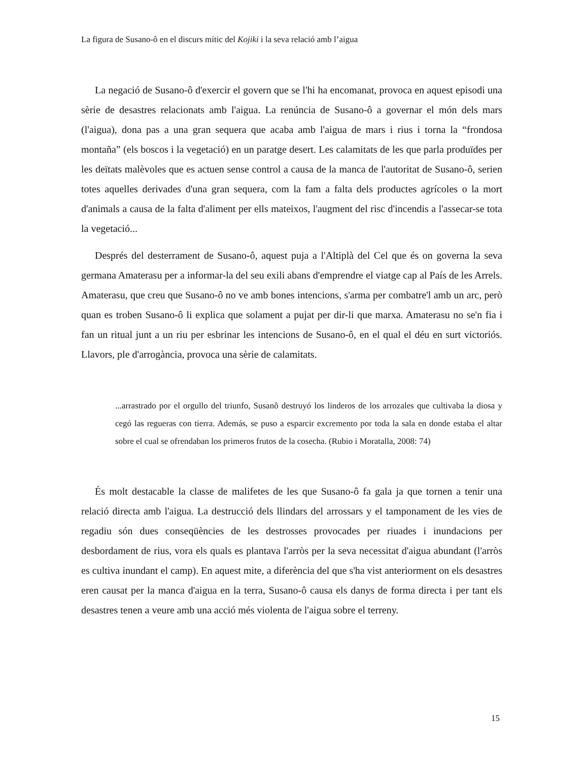La figura de Susano-ô en el discurs mític del Kojiki i la seva relació amb l’aigua
La negació de Susano-ô d'exercir el govern que se l'hi ha encomanat, provoca en aquest episodi una sèrie de desastres relacionats amb l'aigua. La renúncia de Susano-ô a governar el món dels mars (l'aigua), dona pas a una gran sequera que acaba amb l'aigua de mars i rius i torna la “frondosa montaña” (els boscos i la vegetació) en un paratge desert. Les calamitats de les que parla produïdes per les deïtats malèvoles que es actuen sense control a causa de la manca de l'autoritat de Susano-ô, serien totes aquelles derivades d'una gran sequera, com la fam a falta dels productes agrícoles o la mort d'animals a causa de la falta d'aliment per ells mateixos, l'augment del risc d'incendis a l'assecar-se tota la vegetació...
Després del desterrament de Susano-ô, aquest puja a l'Altiplà del Cel que és on governa la seva germana Amaterasu per a informar-la del seu exili abans d'emprendre el viatge cap al País de les Arrels. Amaterasu, que creu que Susano-ô no ve amb bones intencions, s'arma per combatre'l amb un arc, però quan es troben Susano-ô li explica que solament a pujat per dir-li que marxa. Amaterasu no se'n fia i fan un ritual junt a un riu per esbrinar les intencions de Susano-ô, en el qual el déu en surt victoriós. Llavors, ple d'arrogància, provoca una sèrie de calamitats.
...arrastrado por el orgullo del triunfo, Susanô destruyó los linderos de los arrozales que cultivaba la diosa y cegó las regueras con tierra. Además, se puso a esparcir excremento por toda la sala en donde estaba el altar sobre el cual se ofrendaban los primeros frutos de la cosecha. (Rubio i Moratalla, 2008: 74)
És molt destacable la classe de malifetes de les que Susano-ô fa gala ja que tornen a tenir una relació directa amb l'aigua. La destrucció dels llindars del arrossars y el tamponament de les vies de regadiu són dues conseqüències de les destrosses provocades per riuades i inundacions per desbordament de rius, vora els quals es plantava l'arròs per la seva necessitat d'aigua abundant (l'arròs es cultiva inundant el camp). En aquest mite, a diferència del que s'ha vist anteriorment on els desastres eren causat per la manca d'aigua en la terra, Susano-ô causa els danys de forma directa i per tant els desastres tenen a veure amb una acció més violenta de l'aigua sobre el terreny.
15